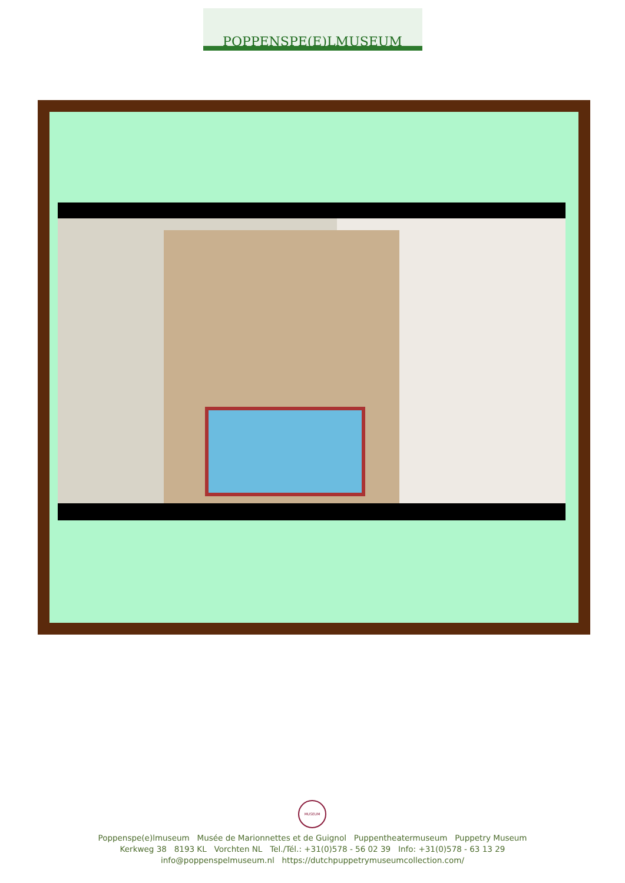POPPENSPE(E)LMUSEUM
MUSEUM
Poppenspe(e)lmuseum Musée de Marionnettes et de Guignol Puppentheatermuseum Puppetry Museum
Kerkweg 38 8193 KL Vorchten NL Tel./Tél.: +31(0)578 - 56 02 39 Info: +31(0)578 - 63 13 29
info@poppenspelmuseum.nl https://dutchpuppetrymuseumcollection.com/